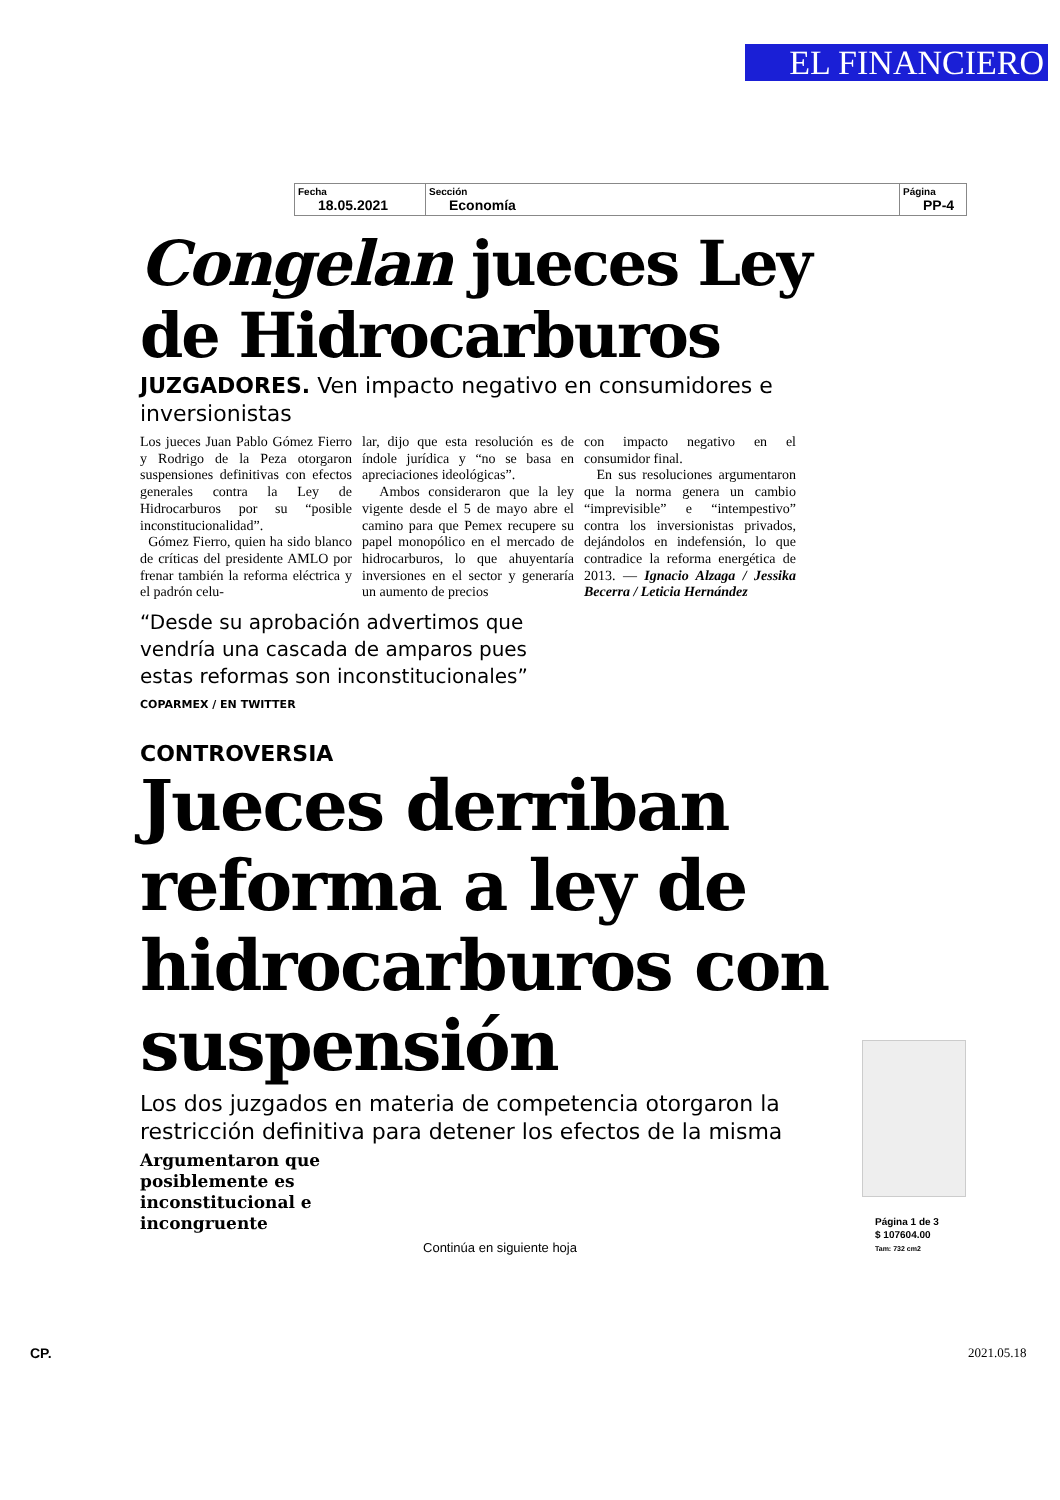EL FINANCIERO
| Fecha 18.05.2021 | Sección Economía | Página PP-4 |
Congelan jueces Ley de Hidrocarburos
JUZGADORES. Ven impacto negativo en consumidores e inversionistas
Los jueces Juan Pablo Gómez Fierro y Rodrigo de la Peza otorgaron suspensiones definitivas con efectos generales contra la Ley de Hidrocarburos por su “posible inconstitucionalidad”.
Gómez Fierro, quien ha sido blanco de críticas del presidente AMLO por frenar también la reforma eléctrica y el padrón celu-
lar, dijo que esta resolución es de índole jurídica y “no se basa en apreciaciones ideológicas”.
Ambos consideraron que la ley vigente desde el 5 de mayo abre el camino para que Pemex recupere su papel monopólico en el mercado de hidrocarburos, lo que ahuyentaría inversiones en el sector y generaría un aumento de precios
con impacto negativo en el consumidor final.
En sus resoluciones argumentaron que la norma genera un cambio “imprevisible” e “intempestivo” contra los inversionistas privados, dejándolos en indefensión, lo que contradice la reforma energética de 2013. — Ignacio Alzaga / Jessika Becerra / Leticia Hernández
“Desde su aprobación advertimos que vendría una cascada de amparos pues estas reformas son inconstitucionales”
COPARMEX / EN TWITTER
CONTROVERSIA
Jueces derriban reforma a ley de hidrocarburos con suspensión
Los dos juzgados en materia de competencia otorgaron la restricción definitiva para detener los efectos de la misma
Argumentaron que posiblemente es inconstitucional e incongruente
Continúa en siguiente hoja
Página 1 de 3
$ 107604.00
Tam: 732 cm2
CP. 2021.05.18